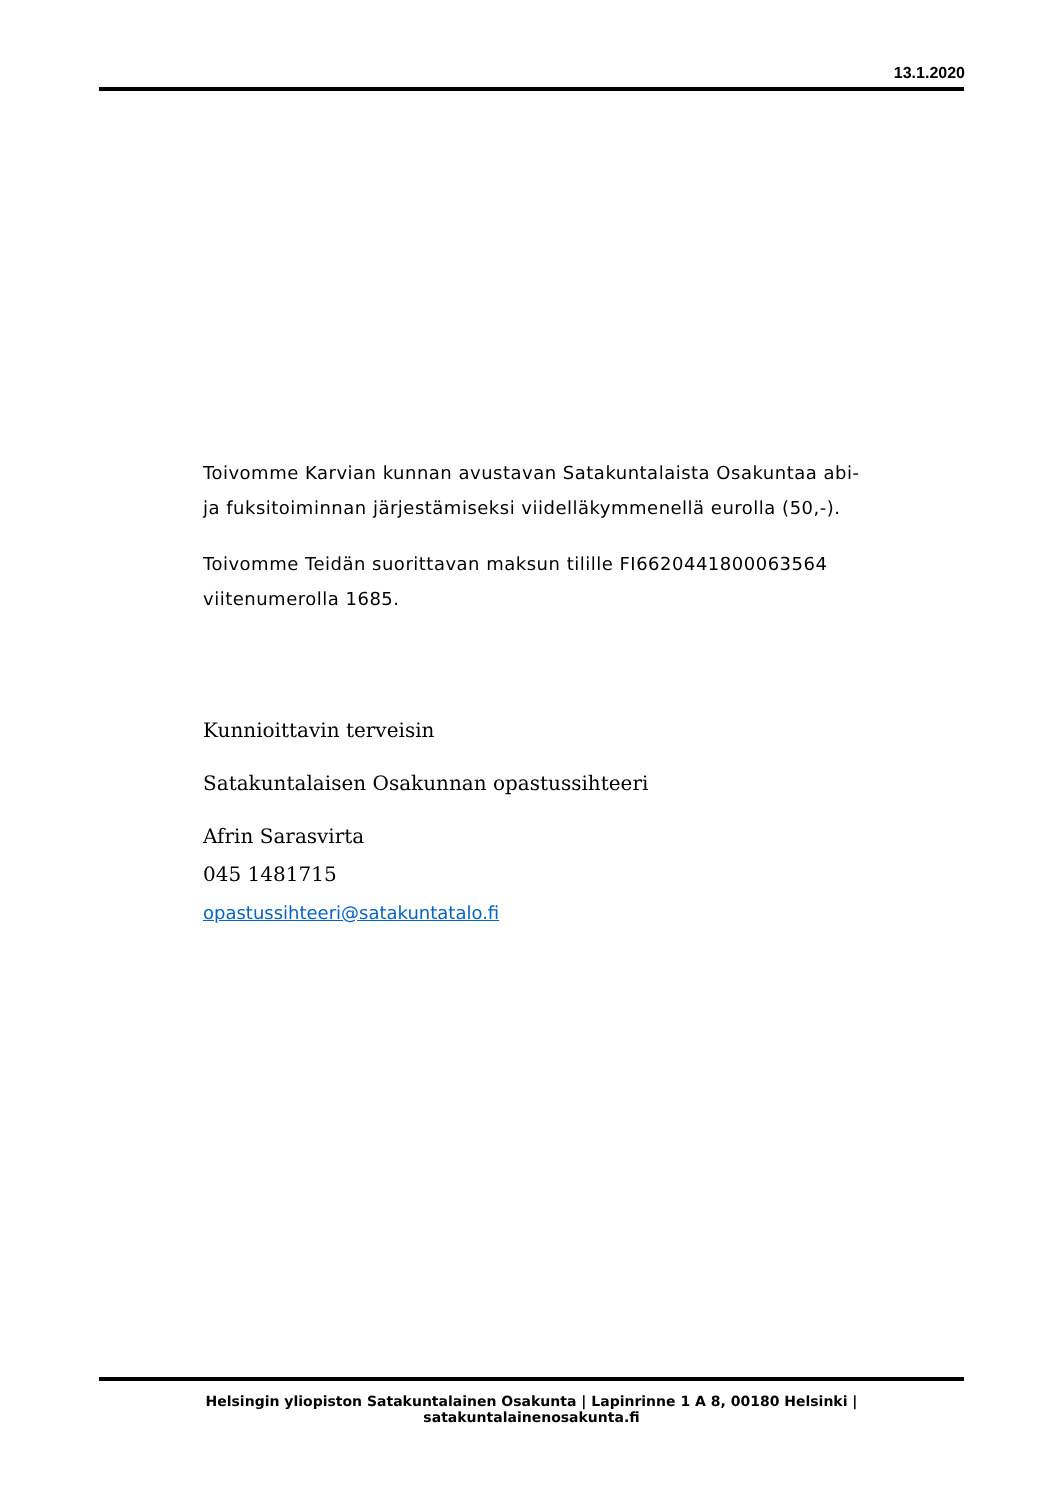13.1.2020
Toivomme Karvian kunnan avustavan Satakuntalaista Osakuntaa abi- ja fuksitoiminnan järjestämiseksi viidelläkymmenellä eurolla (50,-).
Toivomme Teidän suorittavan maksun tilille FI6620441800063564 viitenumerolla 1685.
Kunnioittavin terveisin
Satakuntalaisen Osakunnan opastussihteeri
Afrin Sarasvirta
045 1481715
opastussihteeri@satakuntatalo.fi
Helsingin yliopiston Satakuntalainen Osakunta | Lapinrinne 1 A 8, 00180 Helsinki | satakuntalainenosakunta.fi